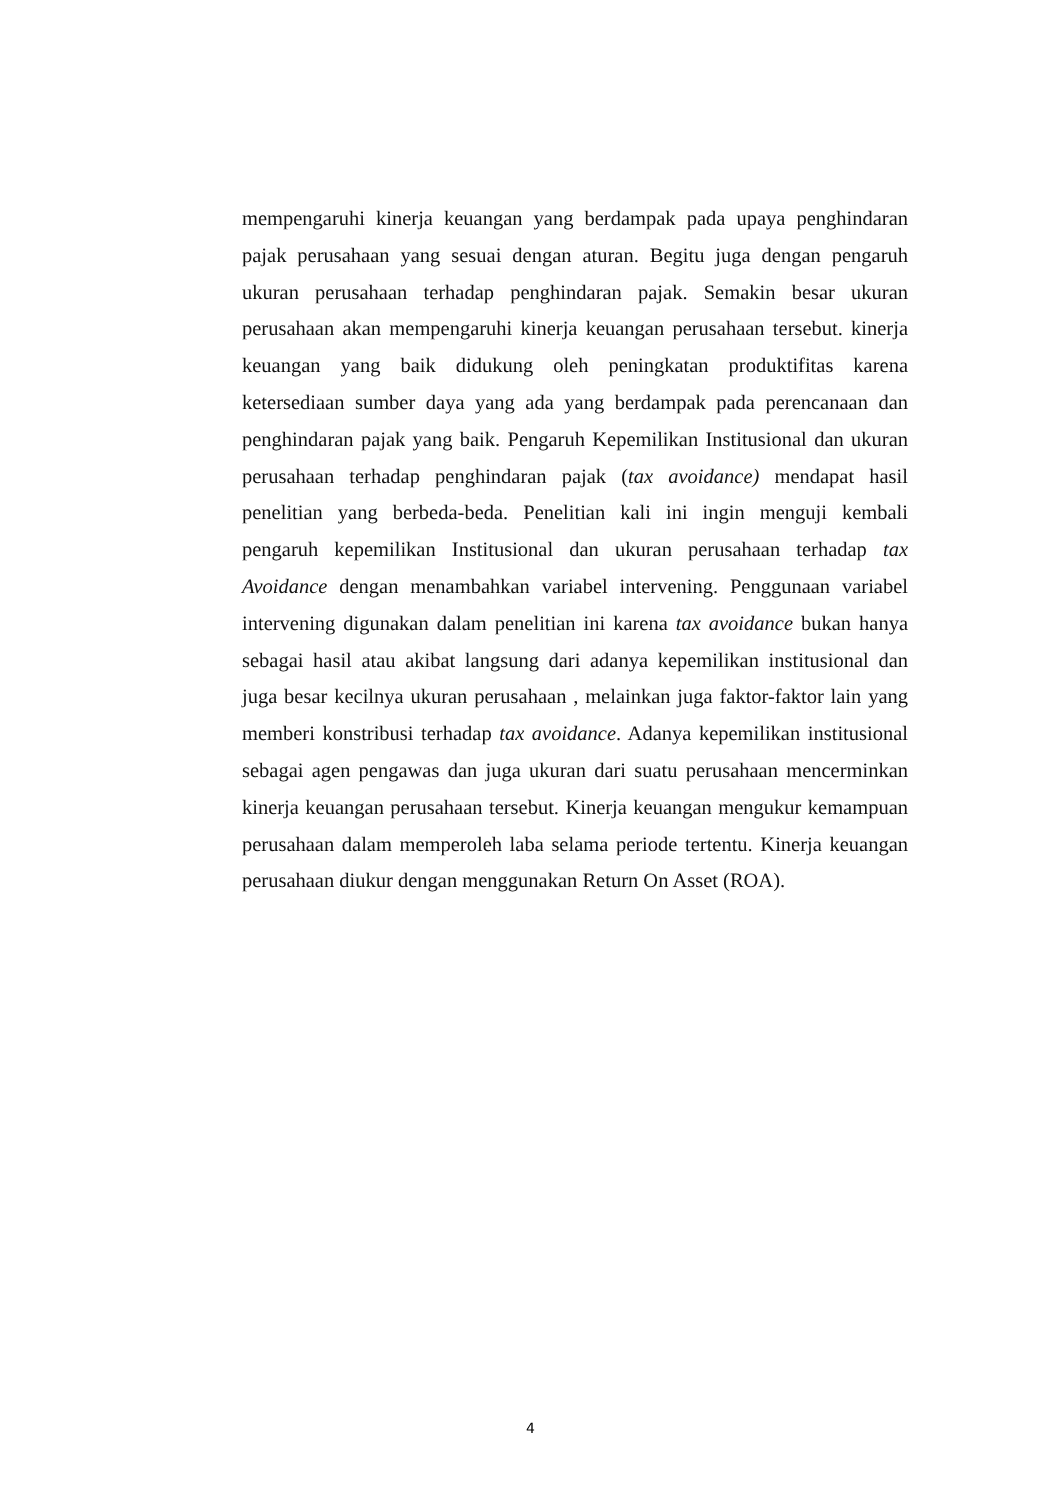mempengaruhi kinerja keuangan yang berdampak pada upaya penghindaran pajak perusahaan yang sesuai dengan aturan. Begitu juga dengan pengaruh ukuran perusahaan terhadap penghindaran pajak. Semakin besar ukuran perusahaan akan mempengaruhi kinerja keuangan perusahaan tersebut. kinerja keuangan yang baik didukung oleh peningkatan produktifitas karena ketersediaan sumber daya yang ada yang berdampak pada perencanaan dan penghindaran pajak yang baik. Pengaruh Kepemilikan Institusional dan ukuran perusahaan terhadap penghindaran pajak (tax avoidance) mendapat hasil penelitian yang berbeda-beda. Penelitian kali ini ingin menguji kembali pengaruh kepemilikan Institusional dan ukuran perusahaan terhadap tax Avoidance dengan menambahkan variabel intervening. Penggunaan variabel intervening digunakan dalam penelitian ini karena tax avoidance bukan hanya sebagai hasil atau akibat langsung dari adanya kepemilikan institusional dan juga besar kecilnya ukuran perusahaan , melainkan juga faktor-faktor lain yang memberi konstribusi terhadap tax avoidance. Adanya kepemilikan institusional sebagai agen pengawas dan juga ukuran dari suatu perusahaan mencerminkan kinerja keuangan perusahaan tersebut. Kinerja keuangan mengukur kemampuan perusahaan dalam memperoleh laba selama periode tertentu. Kinerja keuangan perusahaan diukur dengan menggunakan Return On Asset (ROA).
4